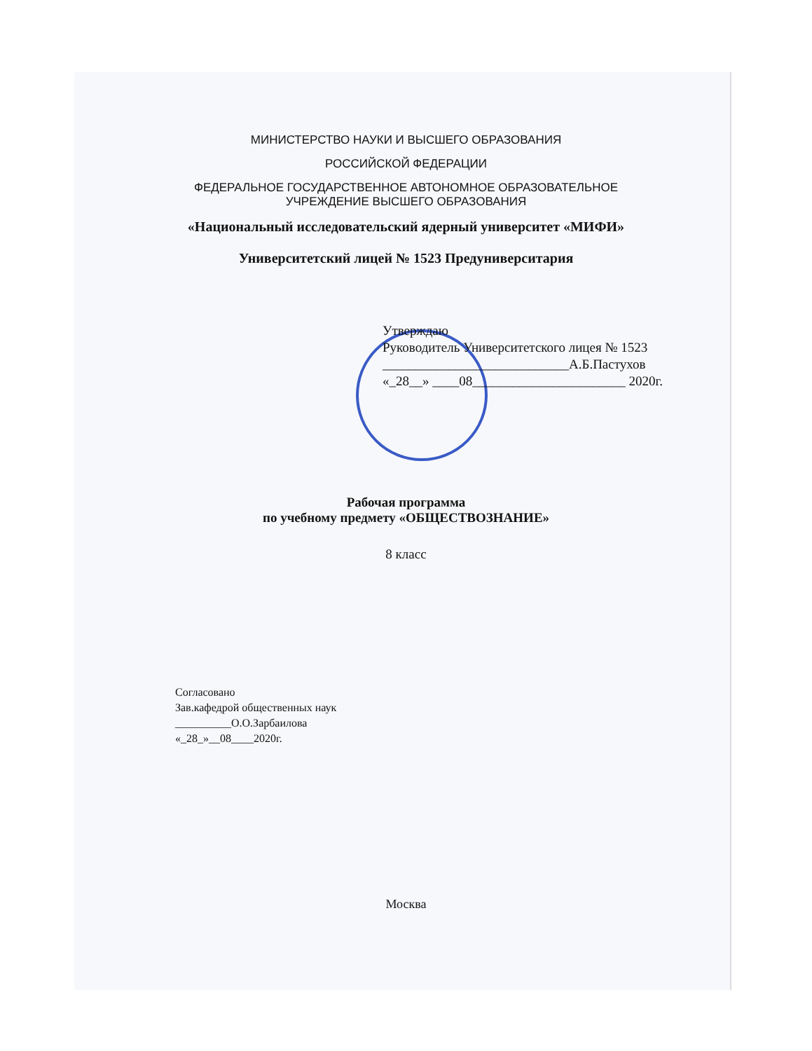МИНИСТЕРСТВО НАУКИ И ВЫСШЕГО ОБРАЗОВАНИЯ
РОССИЙСКОЙ ФЕДЕРАЦИИ
ФЕДЕРАЛЬНОЕ ГОСУДАРСТВЕННОЕ АВТОНОМНОЕ ОБРАЗОВАТЕЛЬНОЕ
УЧРЕЖДЕНИЕ ВЫСШЕГО ОБРАЗОВАНИЯ
«Национальный исследовательский ядерный университет «МИФИ»
Университетский лицей № 1523 Предуниверситария
Утверждаю
Руководитель Университетского лицея № 1523
____________________________А.Б.Пастухов
«_28__» ____08_______________________ 2020г.
Рабочая программа
по учебному предмету «ОБЩЕСТВОЗНАНИЕ»
8 класс
Согласовано
Зав.кафедрой общественных наук
__________О.О.Зарбаилова
«_28_»__08____2020г.
Москва